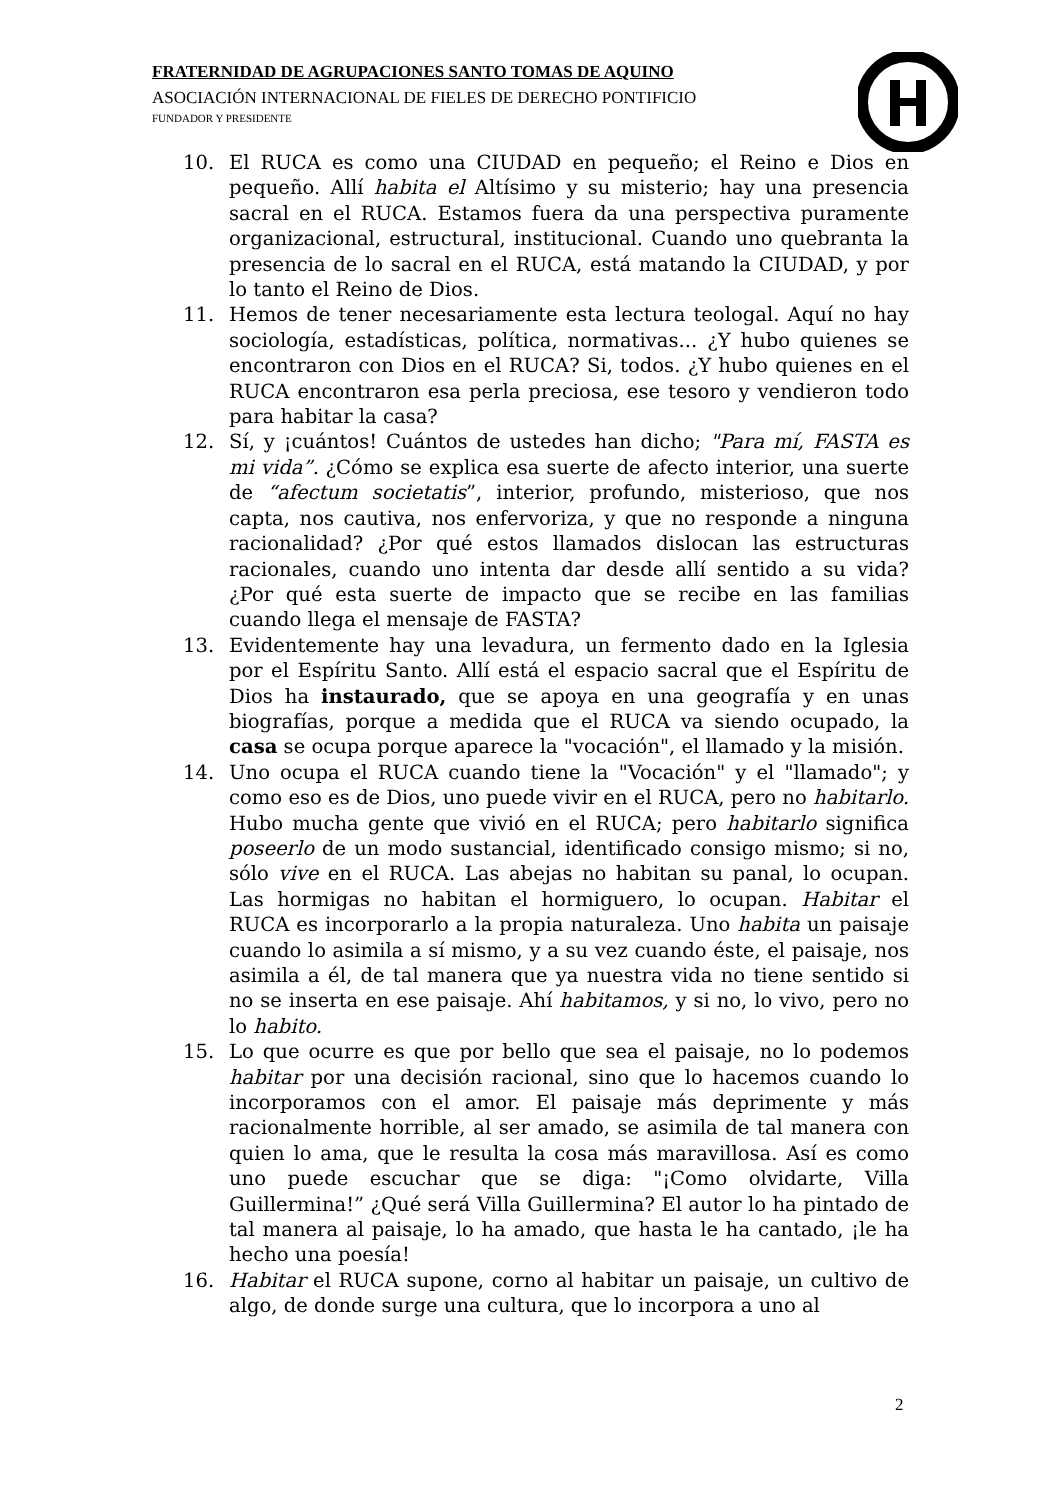FRATERNIDAD DE AGRUPACIONES SANTO TOMAS DE AQUINO
ASOCIACIÓN INTERNACIONAL DE FIELES DE DERECHO PONTIFICIO
FUNDADOR Y PRESIDENTE
10. El RUCA es como una CIUDAD en pequeño; el Reino e Dios en pequeño. Allí habita el Altísimo y su misterio; hay una presencia sacral en el RUCA. Estamos fuera da una perspectiva puramente organizacional, estructural, institucional. Cuando uno quebranta la presencia de lo sacral en el RUCA, está matando la CIUDAD, y por lo tanto el Reino de Dios.
11. Hemos de tener necesariamente esta lectura teologal. Aquí no hay sociología, estadísticas, política, normativas... ¿Y hubo quienes se encontraron con Dios en el RUCA? Si, todos. ¿Y hubo quienes en el RUCA encontraron esa perla preciosa, ese tesoro y vendieron todo para habitar la casa?
12. Sí, y ¡cuántos! Cuántos de ustedes han dicho; "Para mí, FASTA es mi vida”. ¿Cómo se explica esa suerte de afecto interior, una suerte de “afectum societatis”, interior, profundo, misterioso, que nos capta, nos cautiva, nos enfervoriza, y que no responde a ninguna racionalidad? ¿Por qué estos llamados dislocan las estructuras racionales, cuando uno intenta dar desde allí sentido a su vida? ¿Por qué esta suerte de impacto que se recibe en las familias cuando llega el mensaje de FASTA?
13. Evidentemente hay una levadura, un fermento dado en la Iglesia por el Espíritu Santo. Allí está el espacio sacral que el Espíritu de Dios ha instaurado, que se apoya en una geografía y en unas biografías, porque a medida que el RUCA va siendo ocupado, la casa se ocupa porque aparece la "vocación", el llamado y la misión.
14. Uno ocupa el RUCA cuando tiene la "Vocación" y el "llamado"; y como eso es de Dios, uno puede vivir en el RUCA, pero no habitarlo. Hubo mucha gente que vivió en el RUCA; pero habitarlo significa poseerlo de un modo sustancial, identificado consigo mismo; si no, sólo vive en el RUCA. Las abejas no habitan su panal, lo ocupan. Las hormigas no habitan el hormiguero, lo ocupan. Habitar el RUCA es incorporarlo a la propia naturaleza. Uno habita un paisaje cuando lo asimila a sí mismo, y a su vez cuando éste, el paisaje, nos asimila a él, de tal manera que ya nuestra vida no tiene sentido si no se inserta en ese paisaje. Ahí habitamos, y si no, lo vivo, pero no lo habito.
15. Lo que ocurre es que por bello que sea el paisaje, no lo podemos habitar por una decisión racional, sino que lo hacemos cuando lo incorporamos con el amor. El paisaje más deprimente y más racionalmente horrible, al ser amado, se asimila de tal manera con quien lo ama, que le resulta la cosa más maravillosa. Así es como uno puede escuchar que se diga: "¡Como olvidarte, Villa Guillermina!” ¿Qué será Villa Guillermina? El autor lo ha pintado de tal manera al paisaje, lo ha amado, que hasta le ha cantado, ¡le ha hecho una poesía!
16. Habitar el RUCA supone, corno al habitar un paisaje, un cultivo de algo, de donde surge una cultura, que lo incorpora a uno al
2